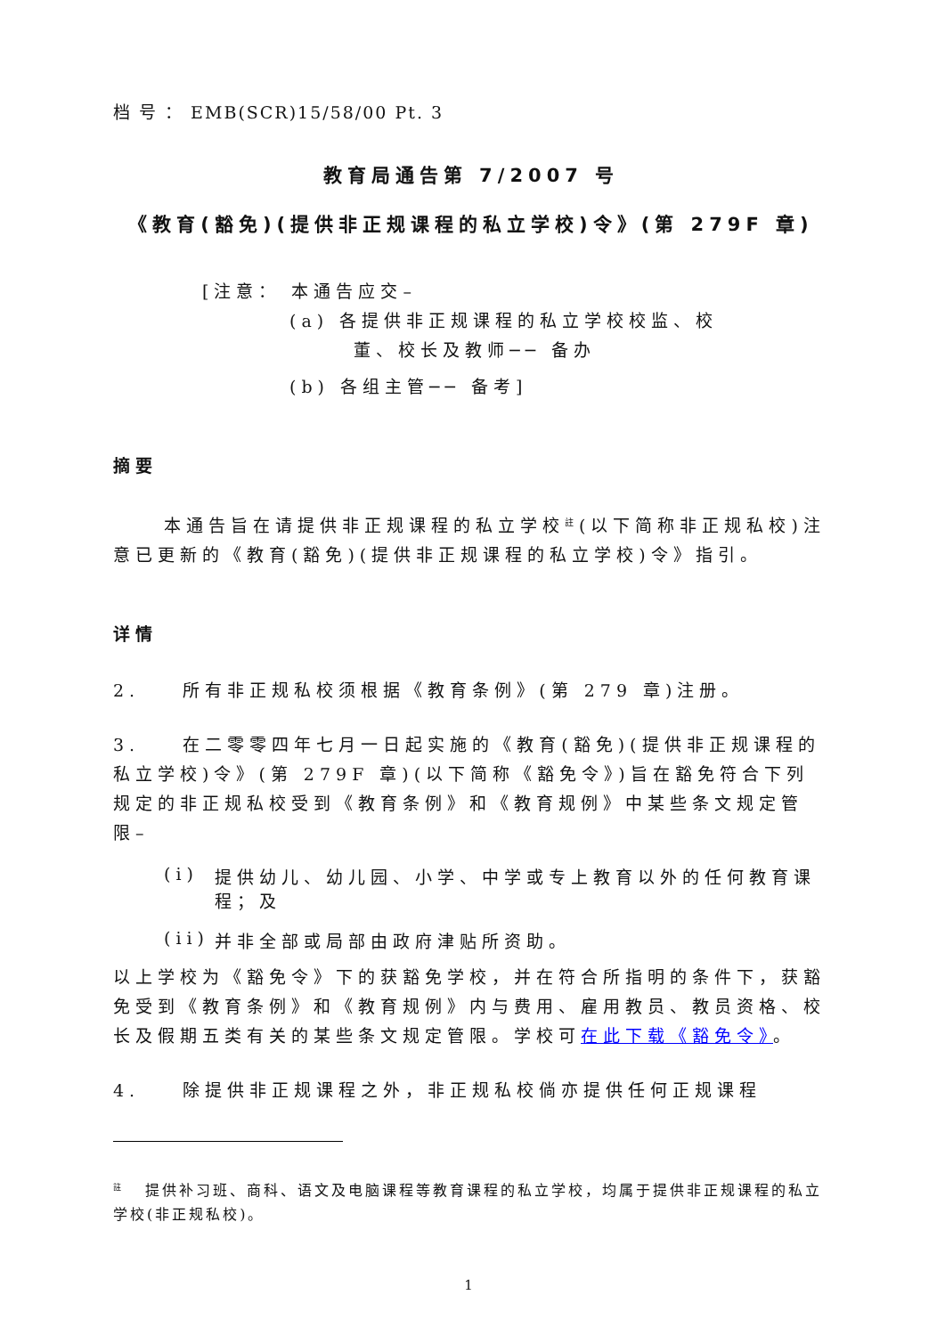档 号 ： EMB(SCR)15/58/00 Pt. 3
教育局通告第 7/2007 号
《教育(豁免)(提供非正规课程的私立学校)令》(第 279F 章)
[注意： 本通告应交–
(a) 各提供非正规课程的私立学校校监、校
董、校长及教师── 备办
(b) 各组主管── 备考]
摘要
本通告旨在请提供非正规课程的私立学校<sup>註</sup>(以下简称非正规私校)注意已更新的《教育(豁免)(提供非正规课程的私立学校)令》指引。
详情
2. 所有非正规私校须根据《教育条例》(第 279 章)注册。
3. 在二零零四年七月一日起实施的《教育(豁免)(提供非正规课程的私立学校)令》(第 279F 章)(以下简称《豁免令》)旨在豁免符合下列规定的非正规私校受到《教育条例》和《教育规例》中某些条文规定管限–
(i) 提供幼儿、幼儿园、小学、中学或专上教育以外的任何教育课程；及
(ii) 并非全部或局部由政府津贴所资助。
以上学校为《豁免令》下的获豁免学校，并在符合所指明的条件下，获豁免受到《教育条例》和《教育规例》内与费用、雇用教员、教员资格、校长及假期五类有关的某些条文规定管限。学校可在此下载《豁免令》。
4. 除提供非正规课程之外，非正规私校倘亦提供任何正规课程
<sup>註</sup> 提供补习班、商科、语文及电脑课程等教育课程的私立学校，均属于提供非正规课程的私立学校(非正规私校)。
1